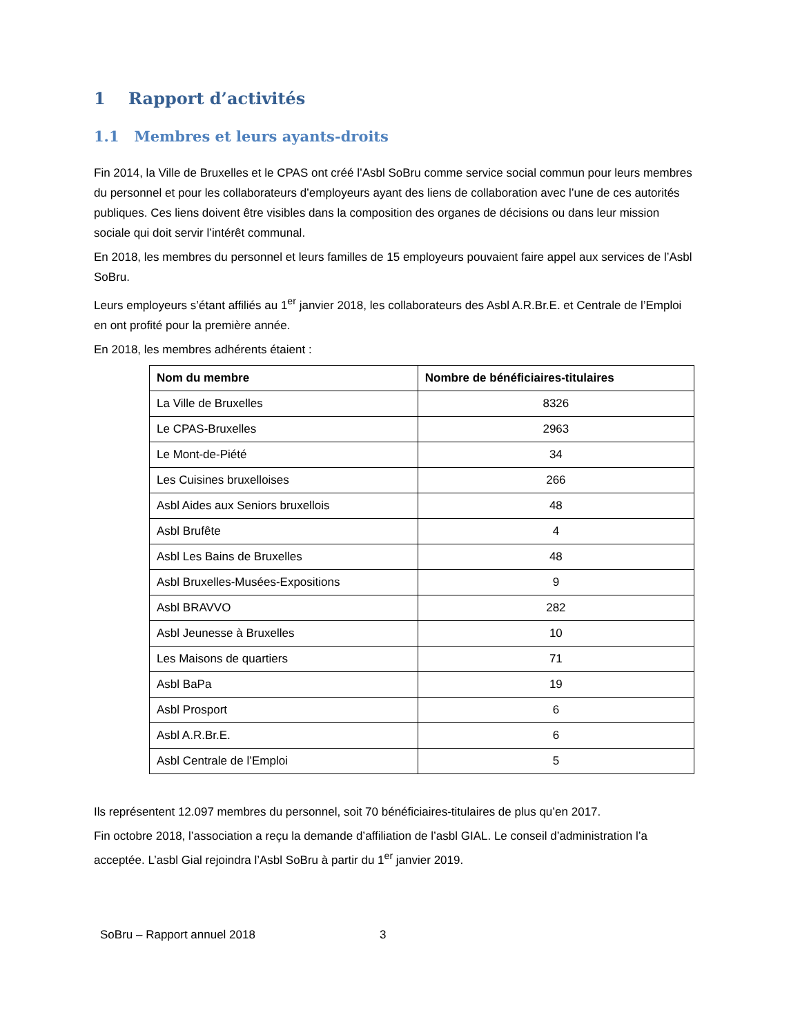1 Rapport d’activités
1.1 Membres et leurs ayants-droits
Fin 2014, la Ville de Bruxelles et le CPAS ont créé l’Asbl SoBru comme service social commun pour leurs membres du personnel et pour les collaborateurs d’employeurs ayant des liens de collaboration avec l’une de ces autorités publiques. Ces liens doivent être visibles dans la composition des organes de décisions ou dans leur mission sociale qui doit servir l’intérêt communal.
En 2018, les membres du personnel et leurs familles de 15 employeurs pouvaient faire appel aux services de l’Asbl SoBru.
Leurs employeurs s’étant affiliés au 1<sup>er</sup> janvier 2018, les collaborateurs des Asbl A.R.Br.E. et Centrale de l’Emploi en ont profité pour la première année.
En 2018, les membres adhérents étaient :
| Nom du membre | Nombre de bénéficiaires-titulaires |
| --- | --- |
| La Ville de Bruxelles | 8326 |
| Le CPAS-Bruxelles | 2963 |
| Le Mont-de-Piété | 34 |
| Les Cuisines bruxelloises | 266 |
| Asbl Aides aux Seniors bruxellois | 48 |
| Asbl Brufête | 4 |
| Asbl Les Bains de Bruxelles | 48 |
| Asbl Bruxelles-Musées-Expositions | 9 |
| Asbl BRAVVO | 282 |
| Asbl Jeunesse à Bruxelles | 10 |
| Les Maisons de quartiers | 71 |
| Asbl BaPa | 19 |
| Asbl Prosport | 6 |
| Asbl A.R.Br.E. | 6 |
| Asbl Centrale de l’Emploi | 5 |
Ils représentent 12.097 membres du personnel, soit 70 bénéficiaires-titulaires de plus qu’en 2017.
Fin octobre 2018, l’association a reçu la demande d’affiliation de l’asbl GIAL. Le conseil d’administration l’a acceptée. L’asbl Gial rejoindra l’Asbl SoBru à partir du 1<sup>er</sup> janvier 2019.
SoBru – Rapport annuel 2018 3